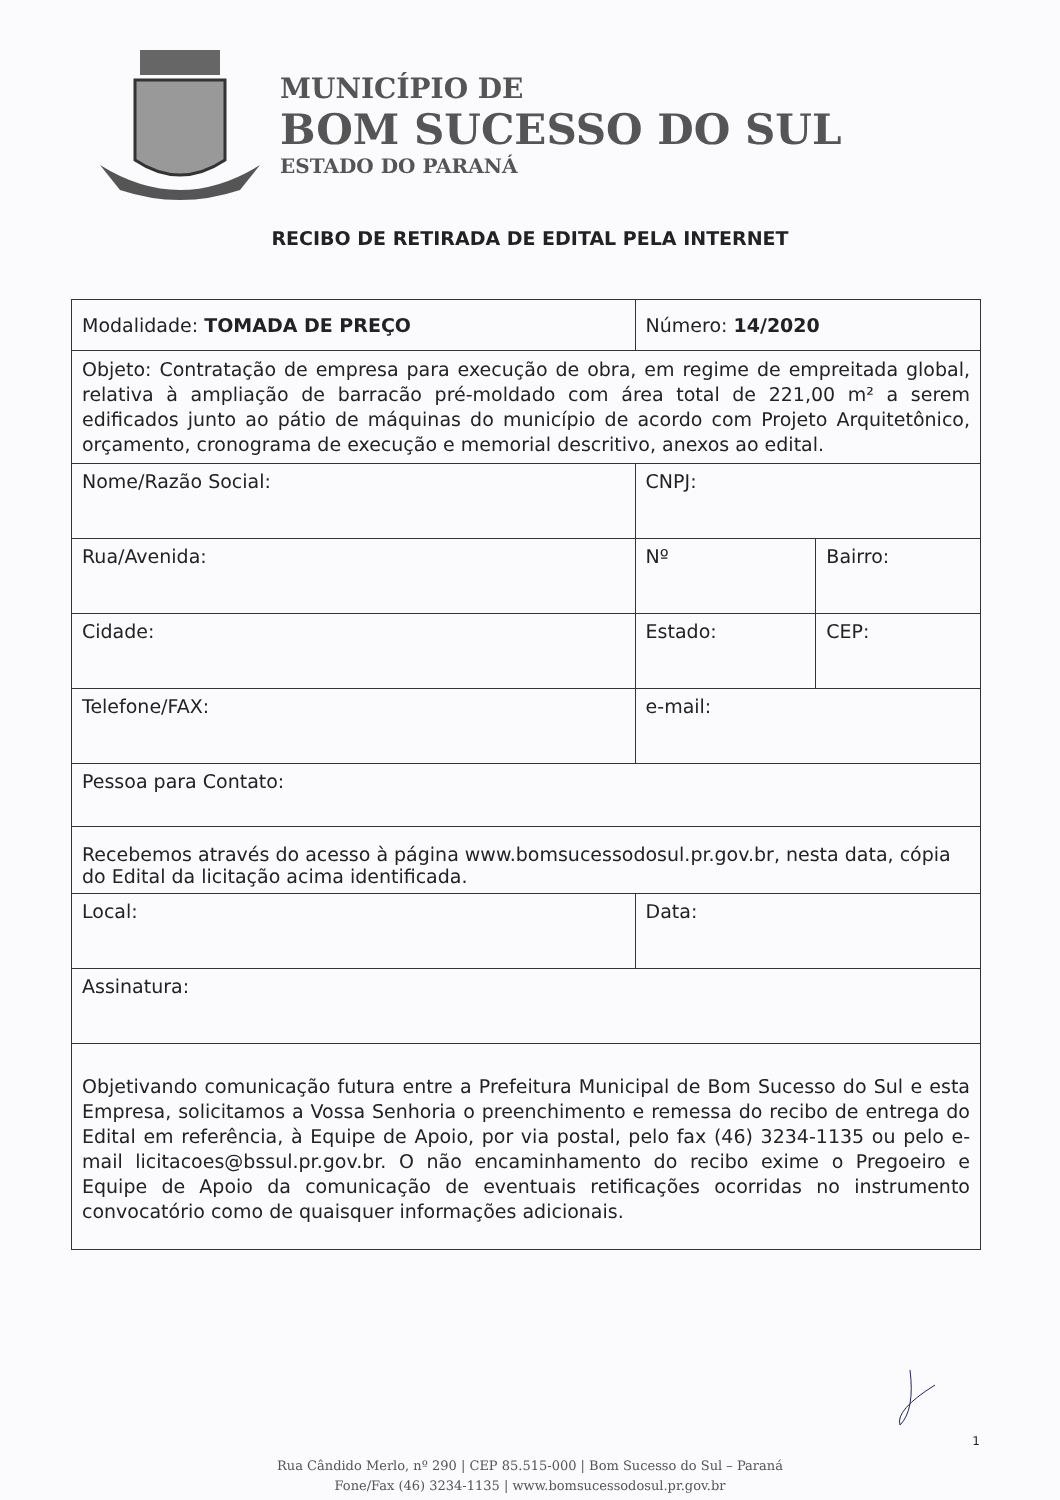MUNICÍPIO DE
BOM SUCESSO DO SUL
ESTADO DO PARANÁ
RECIBO DE RETIRADA DE EDITAL PELA INTERNET
| Modalidade: TOMADA DE PREÇO | Número: 14/2020 | | |
| Objeto: Contratação de empresa para execução de obra, em regime de empreitada global, relativa à ampliação de barracão pré-moldado com área total de 221,00 m² a serem edificados junto ao pátio de máquinas do município de acordo com Projeto Arquitetônico, orçamento, cronograma de execução e memorial descritivo, anexos ao edital. | | | |
| Nome/Razão Social: | | CNPJ: | |
| Rua/Avenida: | | Nº | Bairro: |
| Cidade: | Estado: | | CEP: |
| Telefone/FAX: | e-mail: | | |
| Pessoa para Contato: | | | |
| Recebemos através do acesso à página www.bomsucessodosul.pr.gov.br, nesta data, cópia do Edital da licitação acima identificada. | | | |
| Local: | Data: | | |
| Assinatura: | | | |
| Objetivando comunicação futura entre a Prefeitura Municipal de Bom Sucesso do Sul e esta Empresa, solicitamos a Vossa Senhoria o preenchimento e remessa do recibo de entrega do Edital em referência, à Equipe de Apoio, por via postal, pelo fax (46) 3234-1135 ou pelo e-mail licitacoes@bssul.pr.gov.br. O não encaminhamento do recibo exime o Pregoeiro e Equipe de Apoio da comunicação de eventuais retificações ocorridas no instrumento convocatório como de quaisquer informações adicionais. | | | |
1
Rua Cândido Merlo, nº 290 | CEP 85.515-000 | Bom Sucesso do Sul – Paraná
Fone/Fax (46) 3234-1135 | www.bomsucessodosul.pr.gov.br